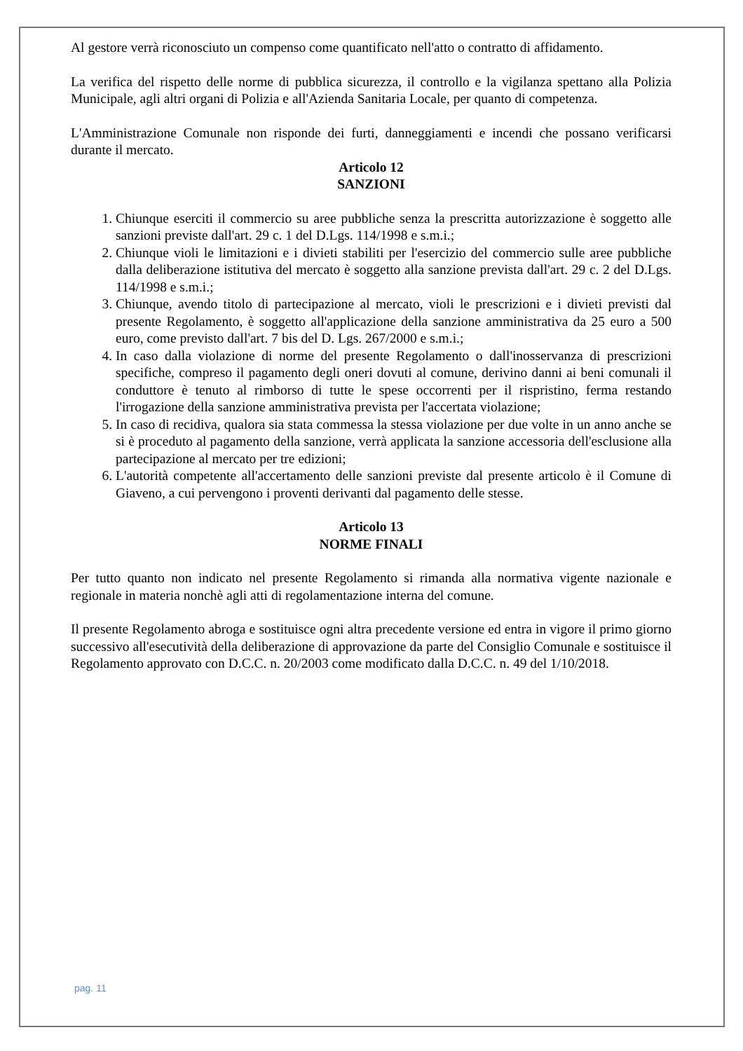Al gestore verrà riconosciuto un compenso come quantificato nell'atto o contratto di affidamento.
La verifica del rispetto delle norme di pubblica sicurezza, il controllo e la vigilanza spettano alla Polizia Municipale, agli altri organi di Polizia e all'Azienda Sanitaria Locale, per quanto di competenza.
L'Amministrazione Comunale non risponde dei furti, danneggiamenti e incendi che possano verificarsi durante il mercato.
Articolo 12
SANZIONI
1. Chiunque eserciti il commercio su aree pubbliche senza la prescritta autorizzazione è soggetto alle sanzioni previste dall'art. 29 c. 1 del D.Lgs. 114/1998 e s.m.i.;
2. Chiunque violi le limitazioni e i divieti stabiliti per l'esercizio del commercio sulle aree pubbliche dalla deliberazione istitutiva del mercato è soggetto alla sanzione prevista dall'art. 29 c. 2 del D.Lgs. 114/1998 e s.m.i.;
3. Chiunque, avendo titolo di partecipazione al mercato, violi le prescrizioni e i divieti previsti dal presente Regolamento, è soggetto all'applicazione della sanzione amministrativa da 25 euro a 500 euro, come previsto dall'art. 7 bis del D. Lgs. 267/2000 e s.m.i.;
4. In caso dalla violazione di norme del presente Regolamento o dall'inosservanza di prescrizioni specifiche, compreso il pagamento degli oneri dovuti al comune, derivino danni ai beni comunali il conduttore è tenuto al rimborso di tutte le spese occorrenti per il rispristino, ferma restando l'irrogazione della sanzione amministrativa prevista per l'accertata violazione;
5. In caso di recidiva, qualora sia stata commessa la stessa violazione per due volte in un anno anche se si è proceduto al pagamento della sanzione, verrà applicata la sanzione accessoria dell'esclusione alla partecipazione al mercato per tre edizioni;
6. L'autorità competente all'accertamento delle sanzioni previste dal presente articolo è il Comune di Giaveno, a cui pervengono i proventi derivanti dal pagamento delle stesse.
Articolo 13
NORME FINALI
Per tutto quanto non indicato nel presente Regolamento si rimanda alla normativa vigente nazionale e regionale in materia nonchè agli atti di regolamentazione interna del comune.
Il presente Regolamento abroga e sostituisce ogni altra precedente versione ed entra in vigore il primo giorno successivo all'esecutività della deliberazione di approvazione da parte del Consiglio Comunale e sostituisce il Regolamento approvato con D.C.C. n. 20/2003 come modificato dalla D.C.C. n. 49 del 1/10/2018.
pag. 11